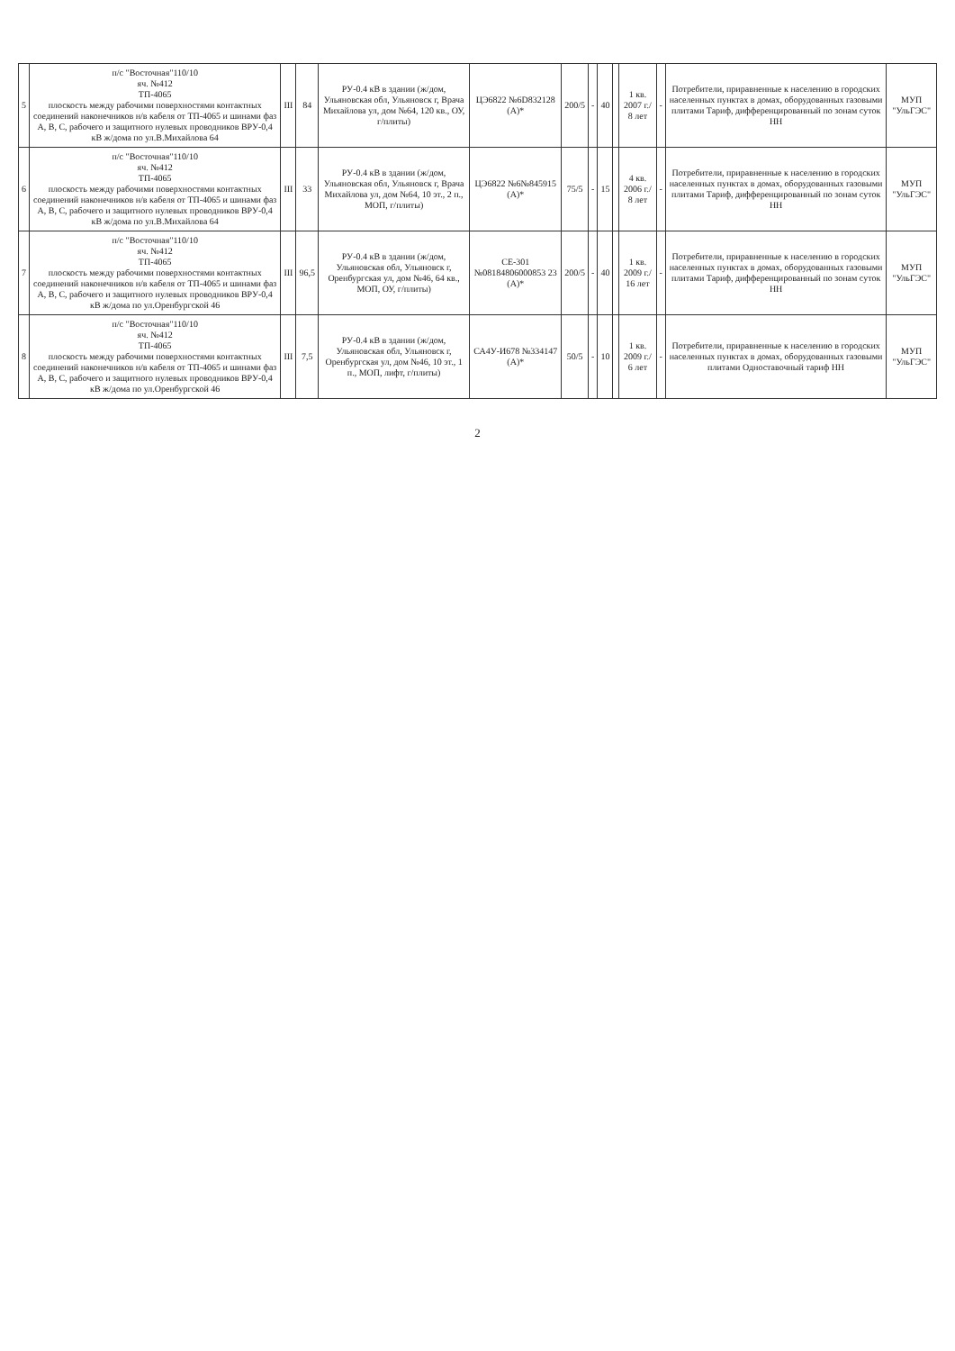| 5 | п/с "Восточная"110/10 яч. №412 ТП-4065 плоскость между рабочими поверхностями контактных соединений наконечников н/в кабеля от ТП-4065 и шинами фаз А, В, С, рабочего и защитного нулевых проводников ВРУ-0,4 кВ ж/дома по ул.В.Михайлова 64 | III | 84 | РУ-0.4 кВ в здании (ж/дом, Ульяновская обл, Ульяновск г, Врача Михайлова ул, дом №64, 120 кв., ОУ, г/плиты) | ЦЭ6822 №6D832128 (А)* | 200/5 | - | 40 | | 1 кв. 2007 г./ 8 лет | - | Потребители, приравненные к населению в городских населенных пунктах в домах, оборудованных газовыми плитами Тариф, дифференцированный по зонам суток НН | МУП "УльГЭС" |
| 6 | п/с "Восточная"110/10 яч. №412 ТП-4065 плоскость между рабочими поверхностями контактных соединений наконечников н/в кабеля от ТП-4065 и шинами фаз А, В, С, рабочего и защитного нулевых проводников ВРУ-0,4 кВ ж/дома по ул.В.Михайлова 64 | III | 33 | РУ-0.4 кВ в здании (ж/дом, Ульяновская обл, Ульяновск г, Врача Михайлова ул, дом №64, 10 эт., 2 п., МОП, г/плиты) | ЦЭ6822 №6№845915 (А)* | 75/5 | - | 15 | | 4 кв. 2006 г./ 8 лет | - | Потребители, приравненные к населению в городских населенных пунктах в домах, оборудованных газовыми плитами Тариф, дифференцированный по зонам суток НН | МУП "УльГЭС" |
| 7 | п/с "Восточная"110/10 яч. №412 ТП-4065 плоскость между рабочими поверхностями контактных соединений наконечников н/в кабеля от ТП-4065 и шинами фаз А, В, С, рабочего и защитного нулевых проводников ВРУ-0,4 кВ ж/дома по ул.Оренбургской 46 | III | 96,5 | РУ-0.4 кВ в здании (ж/дом, Ульяновская обл, Ульяновск г, Оренбургская ул, дом №46, 64 кв., МОП, ОУ, г/плиты) | СЕ-301 №08184806000853 23 (А)* | 200/5 | - | 40 | | 1 кв. 2009 г./ 16 лет | - | Потребители, приравненные к населению в городских населенных пунктах в домах, оборудованных газовыми плитами Тариф, дифференцированный по зонам суток НН | МУП "УльГЭС" |
| 8 | п/с "Восточная"110/10 яч. №412 ТП-4065 плоскость между рабочими поверхностями контактных соединений наконечников н/в кабеля от ТП-4065 и шинами фаз А, В, С, рабочего и защитного нулевых проводников ВРУ-0,4 кВ ж/дома по ул.Оренбургской 46 | III | 7,5 | РУ-0.4 кВ в здании (ж/дом, Ульяновская обл, Ульяновск г, Оренбургская ул, дом №46, 10 эт., 1 п., МОП, лифт, г/плиты) | СА4У-И678 №334147 (А)* | 50/5 | - | 10 | | 1 кв. 2009 г./ 6 лет | - | Потребители, приравненные к населению в городских населенных пунктах в домах, оборудованных газовыми плитами Одноставочный тариф НН | МУП "УльГЭС" |
2